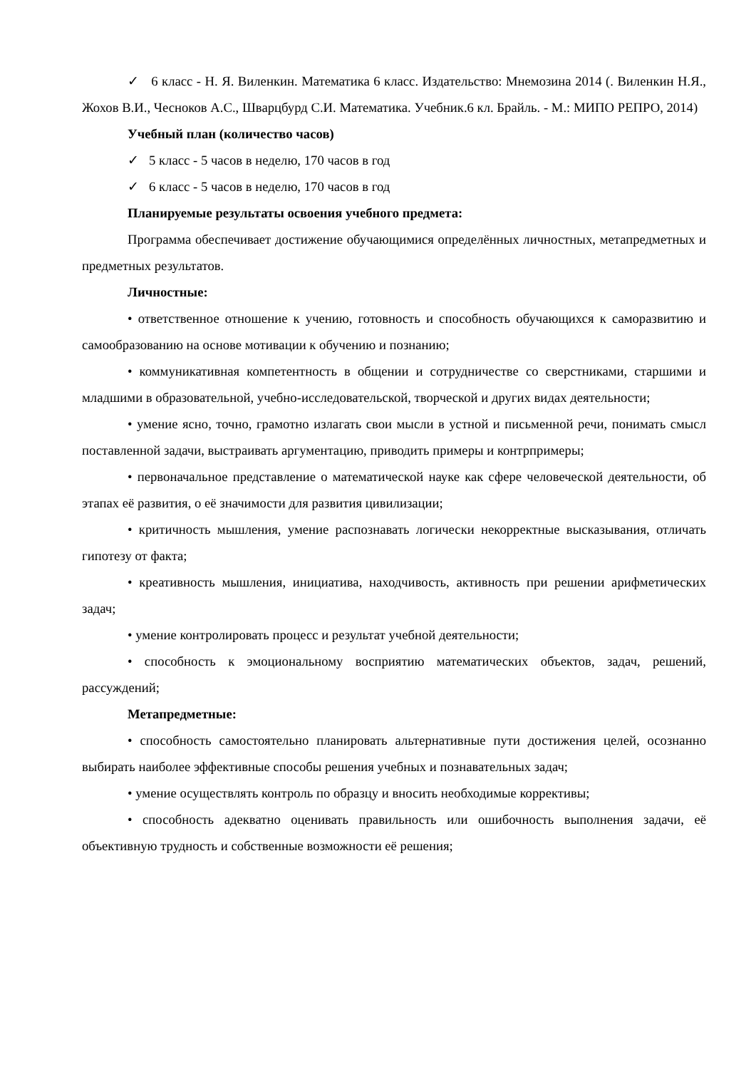✓ 6 класс - Н. Я. Виленкин. Математика 6 класс. Издательство: Мнемозина 2014 (. Виленкин Н.Я., Жохов В.И., Чесноков А.С., Шварцбурд С.И. Математика. Учебник.6 кл. Брайль. - М.: МИПО РЕПРО, 2014)
Учебный план (количество часов)
✓ 5 класс - 5 часов в неделю, 170 часов в год
✓ 6 класс - 5 часов в неделю, 170 часов в год
Планируемые результаты освоения учебного предмета:
Программа обеспечивает достижение обучающимися определённых личностных, метапредметных и предметных результатов.
Личностные:
• ответственное отношение к учению, готовность и способность обучающихся к саморазвитию и самообразованию на основе мотивации к обучению и познанию;
• коммуникативная компетентность в общении и сотрудничестве со сверстниками, старшими и младшими в образовательной, учебно-исследовательской, творческой и других видах деятельности;
• умение ясно, точно, грамотно излагать свои мысли в устной и письменной речи, понимать смысл поставленной задачи, выстраивать аргументацию, приводить примеры и контрпримеры;
• первоначальное представление о математической науке как сфере человеческой деятельности, об этапах её развития, о её значимости для развития цивилизации;
• критичность мышления, умение распознавать логически некорректные высказывания, отличать гипотезу от факта;
• креативность мышления, инициатива, находчивость, активность при решении арифметических задач;
• умение контролировать процесс и результат учебной деятельности;
• способность к эмоциональному восприятию математических объектов, задач, решений, рассуждений;
Метапредметные:
• способность самостоятельно планировать альтернативные пути достижения целей, осознанно выбирать наиболее эффективные способы решения учебных и познавательных задач;
• умение осуществлять контроль по образцу и вносить необходимые коррективы;
• способность адекватно оценивать правильность или ошибочность выполнения задачи, её объективную трудность и собственные возможности её решения;